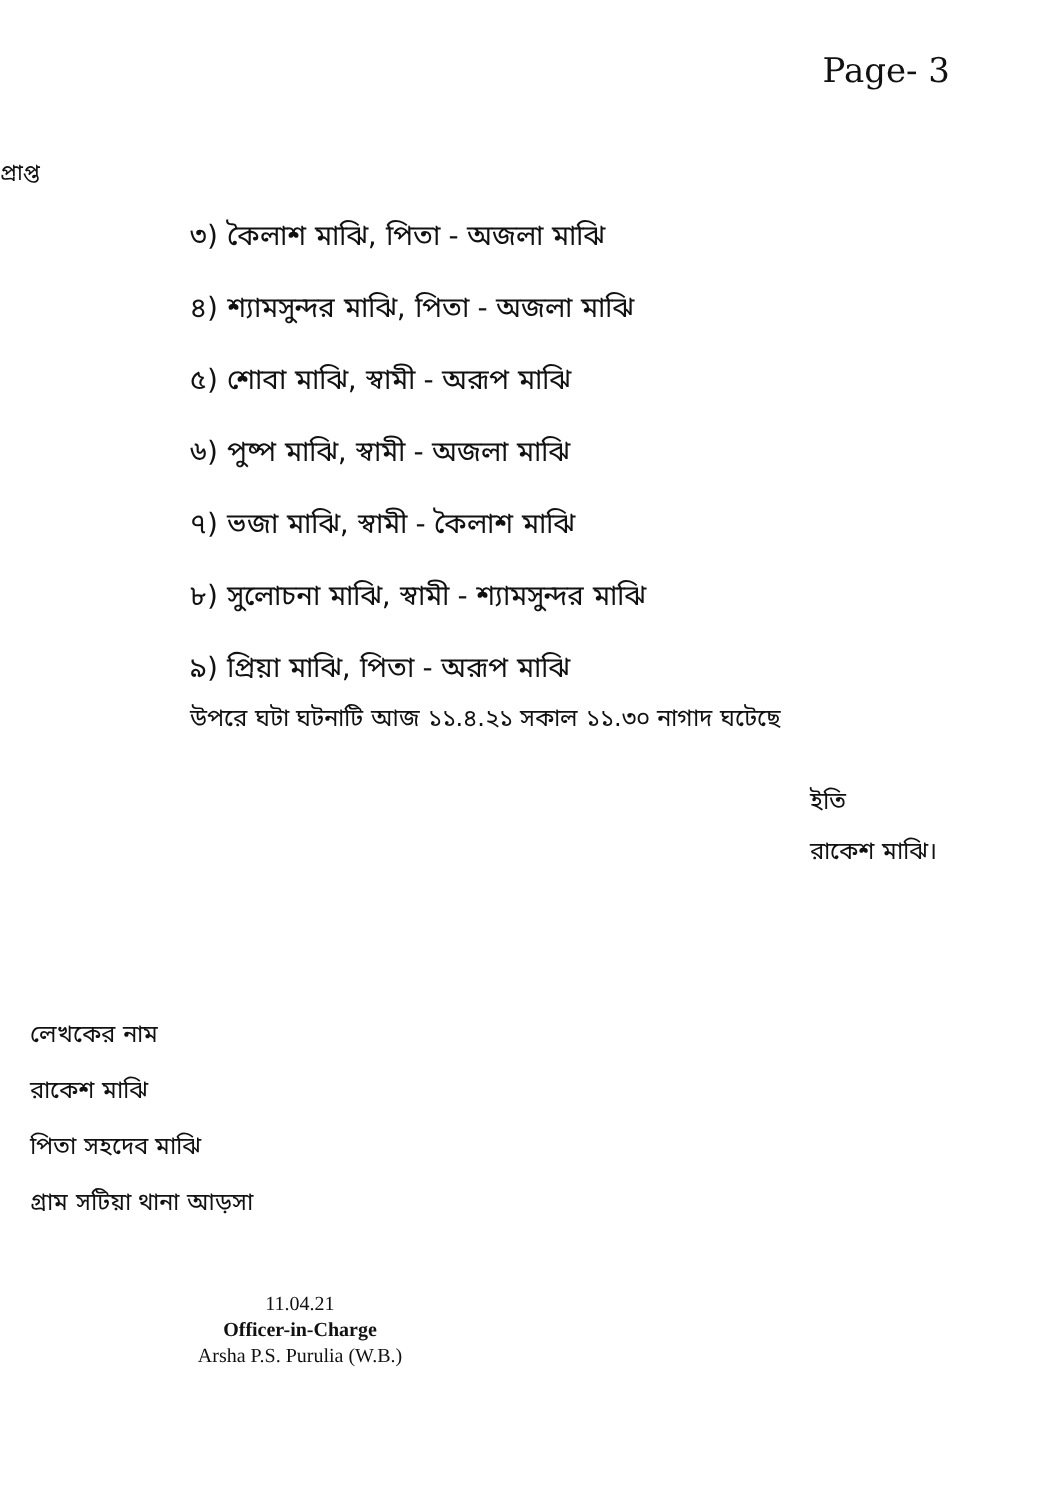Page- 3
প্রাপ্ত
৩) কৈলাশ মাঝি, পিতা - অজলা মাঝি
৪) শ্যামসুন্দর মাঝি, পিতা - অজলা মাঝি
৫) শোবা মাঝি, স্বামী - অরূপ মাঝি
৬) পুষ্প মাঝি, স্বামী - অজলা মাঝি
৭) ভজা মাঝি, স্বামী - কৈলাশ মাঝি
৮) সুলোচনা মাঝি, স্বামী - শ্যামসুন্দর মাঝি
৯) প্রিয়া মাঝি, পিতা - অরূপ মাঝি
উপরে ঘটা ঘটনাটি আজ ১১.৪.২১ সকাল ১১.৩০ নাগাদ ঘটেছে
ইতি
রাকেশ মাঝি।
লেখকের নাম
রাকেশ মাঝি
পিতা সহদেব মাঝি
গ্রাম সটিয়া থানা আড়সা
11.04.21
Officer-in-Charge
Arsha P.S. Purulia (W.B.)